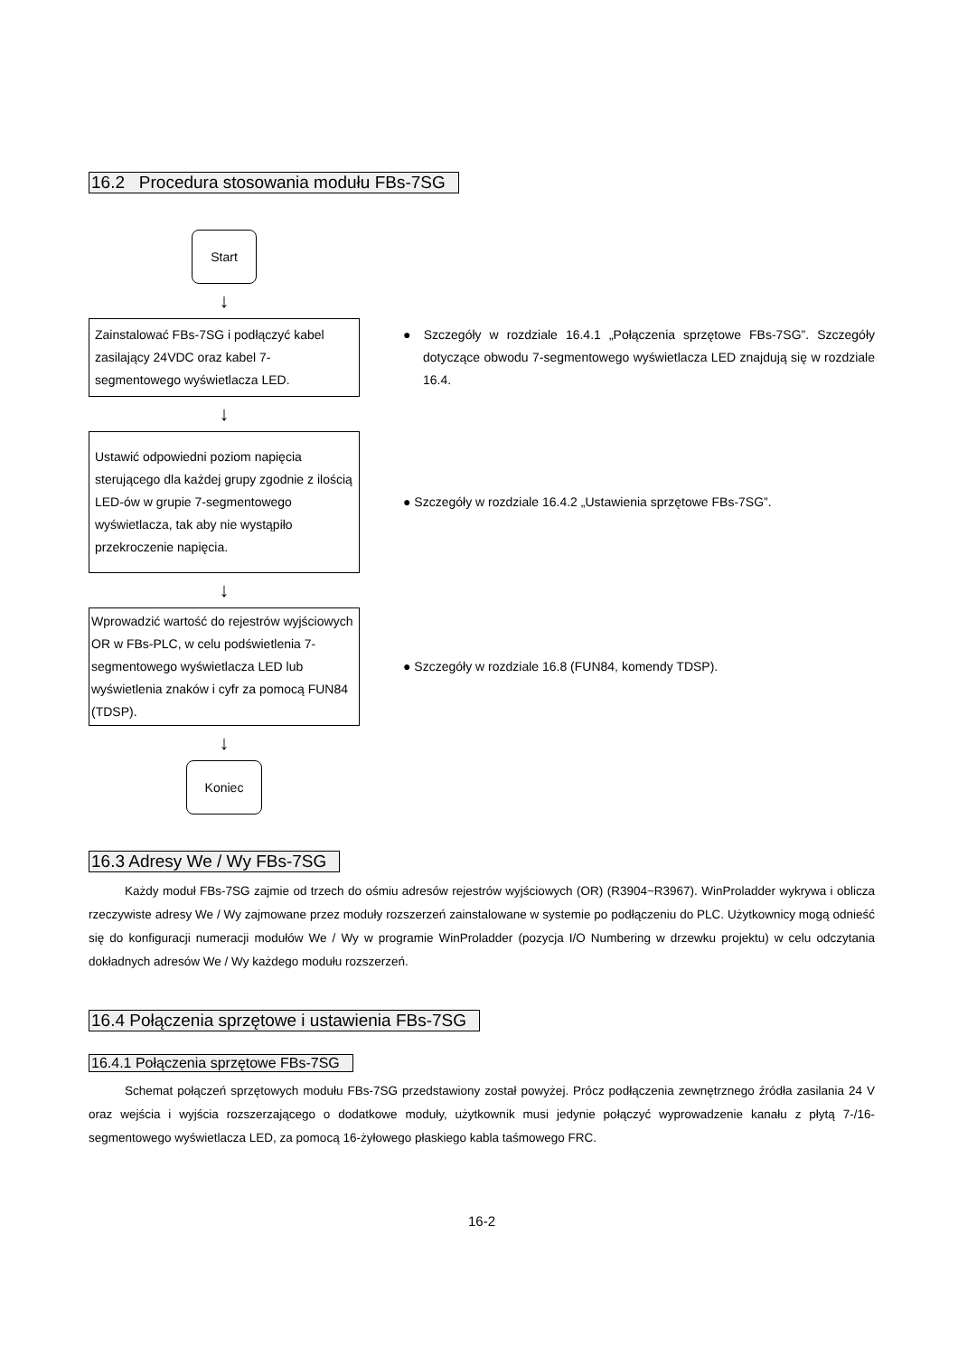16.2 Procedura stosowania modułu FBs-7SG
Start
↓
Zainstalować FBs-7SG i podłączyć kabel zasilający 24VDC oraz kabel 7-segmentowego wyświetlacza LED.
● Szczegóły w rozdziale 16.4.1 „Połączenia sprzętowe FBs-7SG”. Szczegóły dotyczące obwodu 7-segmentowego wyświetlacza LED znajdują się w rozdziale 16.4.
↓
Ustawić odpowiedni poziom napięcia sterującego dla każdej grupy zgodnie z ilością LED-ów w grupie 7-segmentowego wyświetlacza, tak aby nie wystąpiło przekroczenie napięcia.
● Szczegóły w rozdziale 16.4.2 „Ustawienia sprzętowe FBs-7SG”.
↓
Wprowadzić wartość do rejestrów wyjściowych OR w FBs-PLC, w celu podświetlenia 7-segmentowego wyświetlacza LED lub wyświetlenia znaków i cyfr za pomocą FUN84 (TDSP).
● Szczegóły w rozdziale 16.8 (FUN84, komendy TDSP).
↓
Koniec
16.3 Adresy We / Wy FBs-7SG
Każdy moduł FBs-7SG zajmie od trzech do ośmiu adresów rejestrów wyjściowych (OR) (R3904~R3967). WinProladder wykrywa i oblicza rzeczywiste adresy We / Wy zajmowane przez moduły rozszerzeń zainstalowane w systemie po podłączeniu do PLC. Użytkownicy mogą odnieść się do konfiguracji numeracji modułów We / Wy w programie WinProladder (pozycja I/O Numbering w drzewku projektu) w celu odczytania dokładnych adresów We / Wy każdego modułu rozszerzeń.
16.4 Połączenia sprzętowe i ustawienia FBs-7SG
16.4.1 Połączenia sprzętowe FBs-7SG
Schemat połączeń sprzętowych modułu FBs-7SG przedstawiony został powyżej. Prócz podłączenia zewnętrznego źródła zasilania 24 V oraz wejścia i wyjścia rozszerzającego o dodatkowe moduły, użytkownik musi jedynie połączyć wyprowadzenie kanału z płytą 7-/16-segmentowego wyświetlacza LED, za pomocą 16-żyłowego płaskiego kabla taśmowego FRC.
16-2